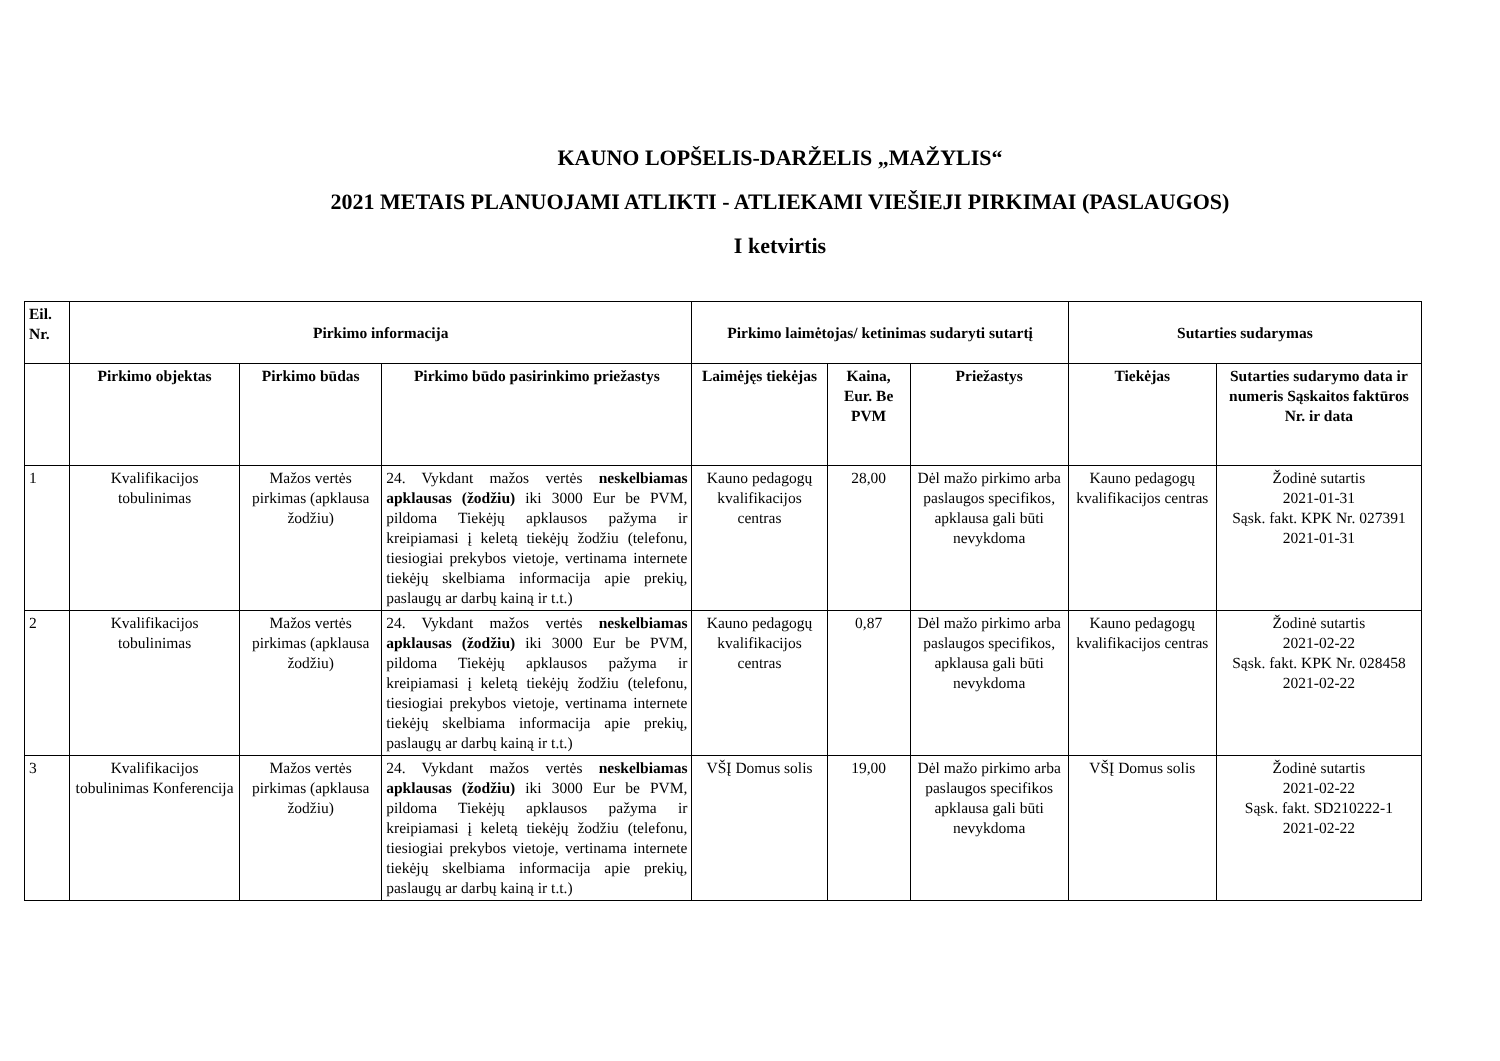KAUNO LOPŠELIS-DARŽELIS „MAŽYLIS“
2021 METAIS PLANUOJAMI ATLIKTI - ATLIEKAMI VIEŠIEJI PIRKIMAI (PASLAUGOS)
I ketvirtis
| Eil. Nr. | Pirkimo informacija | | | Pirkimo laimėtojas/ ketinimas sudaryti sutartį | | | Sutarties sudarymas | |
| --- | --- | --- | --- | --- | --- | --- | --- | --- |
| | Pirkimo objektas | Pirkimo būdas | Pirkimo būdo pasirinkimo priežastys | Laimėjęs tiekėjas | Kaina, Eur. Be PVM | Priežastys | Tiekėjas | Sutarties sudarymo data ir numeris Sąskaitos faktūros Nr. ir data |
| 1 | Kvalifikacijos tobulinimas | Mažos vertės pirkimas (apklausa žodžiu) | 24. Vykdant mažos vertės neskelbiamas apklausas (žodžiu) iki 3000 Eur be PVM, pildoma Tiekėjų apklausos pažyma ir kreipiamasi į keletą tiekėjų žodžiu (telefonu, tiesiogiai prekybos vietoje, vertinama internete tiekėjų skelbiama informacija apie prekių, paslaugų ar darbų kainą ir t.t.) | Kauno pedagogų kvalifikacijos centras | 28,00 | Dėl mažo pirkimo arba paslaugos specifikos, apklausa gali būti nevykdoma | Kauno pedagogų kvalifikacijos centras | Žodinė sutartis 2021-01-31 Sąsk. fakt. KPK Nr. 027391 2021-01-31 |
| 2 | Kvalifikacijos tobulinimas | Mažos vertės pirkimas (apklausa žodžiu) | 24. Vykdant mažos vertės neskelbiamas apklausas (žodžiu) iki 3000 Eur be PVM, pildoma Tiekėjų apklausos pažyma ir kreipiamasi į keletą tiekėjų žodžiu (telefonu, tiesiogiai prekybos vietoje, vertinama internete tiekėjų skelbiama informacija apie prekių, paslaugų ar darbų kainą ir t.t.) | Kauno pedagogų kvalifikacijos centras | 0,87 | Dėl mažo pirkimo arba paslaugos specifikos, apklausa gali būti nevykdoma | Kauno pedagogų kvalifikacijos centras | Žodinė sutartis 2021-02-22 Sąsk. fakt. KPK Nr. 028458 2021-02-22 |
| 3 | Kvalifikacijos tobulinimas Konferencija | Mažos vertės pirkimas (apklausa žodžiu) | 24. Vykdant mažos vertės neskelbiamas apklausas (žodžiu) iki 3000 Eur be PVM, pildoma Tiekėjų apklausos pažyma ir kreipiamasi į keletą tiekėjų žodžiu (telefonu, tiesiogiai prekybos vietoje, vertinama internete tiekėjų skelbiama informacija apie prekių, paslaugų ar darbų kainą ir t.t.) | VŠĮ Domus solis | 19,00 | Dėl mažo pirkimo arba paslaugos specifikos apklausa gali būti nevykdoma | VŠĮ Domus solis | Žodinė sutartis 2021-02-22 Sąsk. fakt. SD210222-1 2021-02-22 |